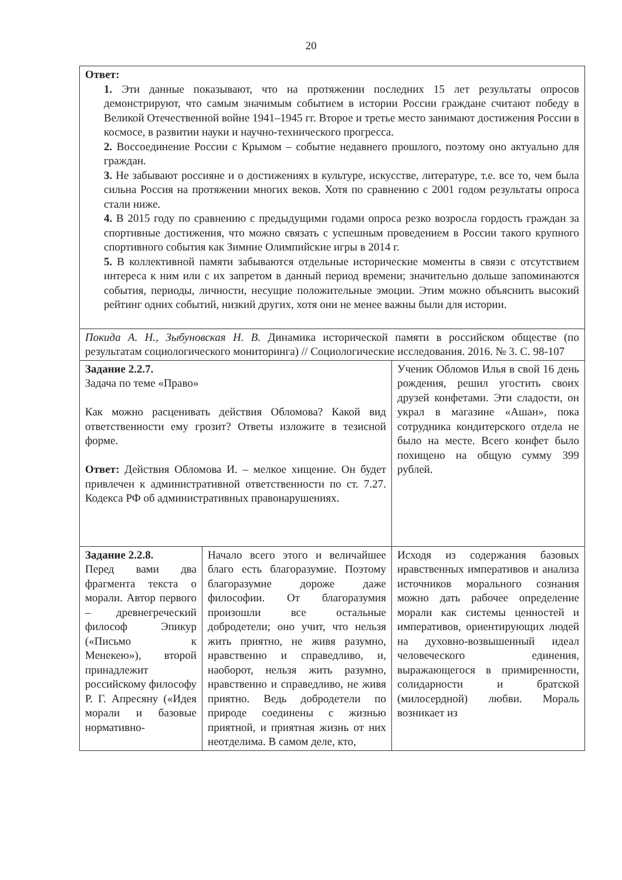20
| Ответ: 1. Эти данные показывают, что на протяжении последних 15 лет результаты опросов демонстрируют, что самым значимым событием в истории России граждане считают победу в Великой Отечественной войне 1941–1945 гг. Второе и третье место занимают достижения России в космосе, в развитии науки и научно-технического прогресса. 2. Воссоединение России с Крымом – событие недавнего прошлого, поэтому оно актуально для граждан. 3. Не забывают россияне и о достижениях в культуре, искусстве, литературе, т.е. все то, чем была сильна Россия на протяжении многих веков. Хотя по сравнению с 2001 годом результаты опроса стали ниже. 4. В 2015 году по сравнению с предыдущими годами опроса резко возросла гордость граждан за спортивные достижения, что можно связать с успешным проведением в России такого крупного спортивного события как Зимние Олимпийские игры в 2014 г. 5. В коллективной памяти забываются отдельные исторические моменты в связи с отсутствием интереса к ним или с их запретом в данный период времени; значительно дольше запоминаются события, периоды, личности, несущие положительные эмоции. Этим можно объяснить высокий рейтинг одних событий, низкий других, хотя они не менее важны были для истории. | | |
| Покида А. Н., Зыбуновская Н. В. Динамика исторической памяти в российском обществе (по результатам социологического мониторинга) // Социологические исследования. 2016. № 3. С. 98-107 | | |
| Задание 2.2.7. Задача по теме «Право» Как можно расценивать действия Обломова? Какой вид ответственности ему грозит? Ответы изложите в тезисной форме. Ответ: Действия Обломова И. – мелкое хищение. Он будет привлечен к административной ответственности по ст. 7.27. Кодекса РФ об административных правонарушениях. | | Ученик Обломов Илья в свой 16 день рождения, решил угостить своих друзей конфетами. Эти сладости, он украл в магазине «Ашан», пока сотрудника кондитерского отдела не было на месте. Всего конфет было похищено на общую сумму 399 рублей. |
| Задание 2.2.8. Перед вами два фрагмента текста о морали. Автор первого – древнегреческий философ Эпикур («Письмо к Менекею»), второй принадлежит российскому философу Р. Г. Апресяну («Идея морали и базовые нормативно- | Начало всего этого и величайшее благо есть благоразумие. Поэтому благоразумие дороже даже философии. От благоразумия произошли все остальные добродетели; оно учит, что нельзя жить приятно, не живя разумно, нравственно и справедливо, и, наоборот, нельзя жить разумно, нравственно и справедливо, не живя приятно. Ведь добродетели по природе соединены с жизнью приятной, и приятная жизнь от них неотделима. В самом деле, кто, | Исходя из содержания базовых нравственных императивов и анализа источников морального сознания можно дать рабочее определение морали как системы ценностей и императивов, ориентирующих людей на духовно-возвышенный идеал человеческого единения, выражающегося в примиренности, солидарности и братской (милосердной) любви. Мораль возникает из |